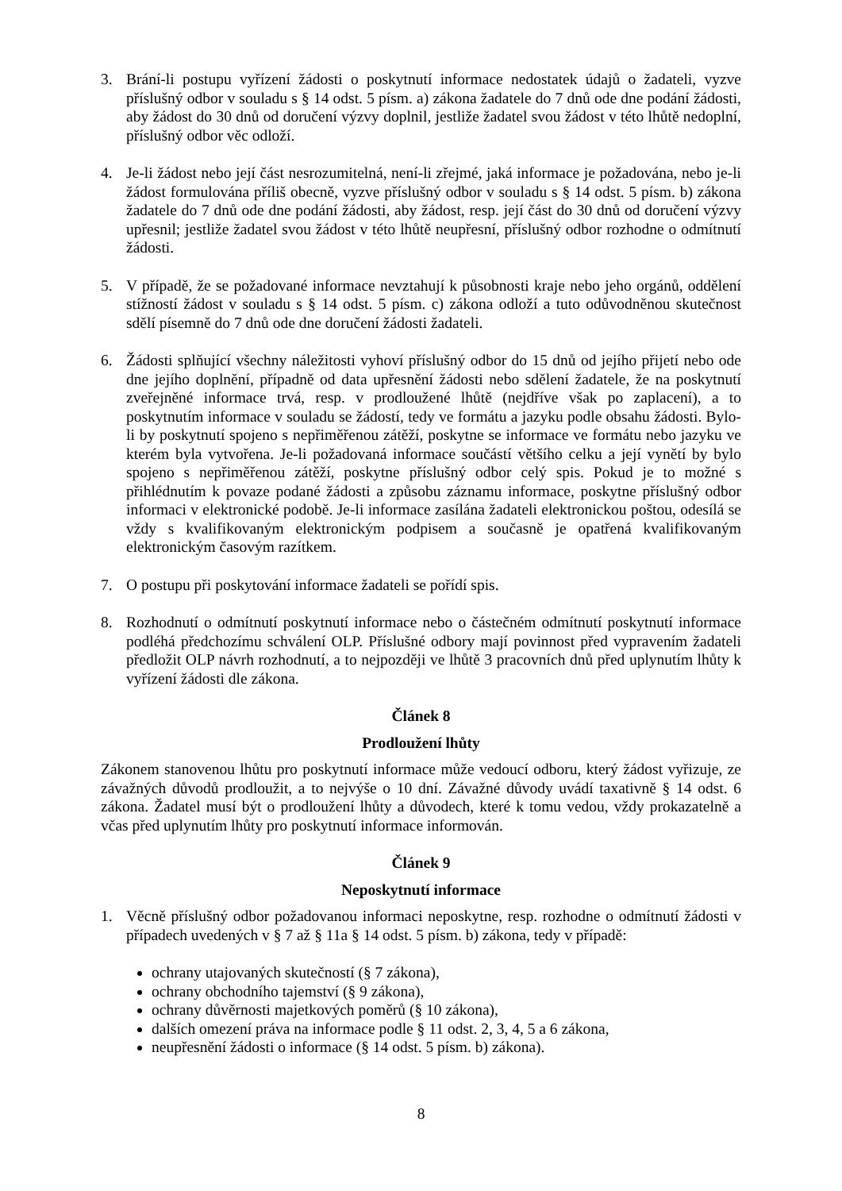3. Brání-li postupu vyřízení žádosti o poskytnutí informace nedostatek údajů o žadateli, vyzve příslušný odbor v souladu s § 14 odst. 5 písm. a) zákona žadatele do 7 dnů ode dne podání žádosti, aby žádost do 30 dnů od doručení výzvy doplnil, jestliže žadatel svou žádost v této lhůtě nedoplní, příslušný odbor věc odloží.
4. Je-li žádost nebo její část nesrozumitelná, není-li zřejmé, jaká informace je požadována, nebo je-li žádost formulována příliš obecně, vyzve příslušný odbor v souladu s § 14 odst. 5 písm. b) zákona žadatele do 7 dnů ode dne podání žádosti, aby žádost, resp. její část do 30 dnů od doručení výzvy upřesnil; jestliže žadatel svou žádost v této lhůtě neupřesní, příslušný odbor rozhodne o odmítnutí žádosti.
5. V případě, že se požadované informace nevztahují k působnosti kraje nebo jeho orgánů, oddělení stížností žádost v souladu s § 14 odst. 5 písm. c) zákona odloží a tuto odůvodněnou skutečnost sdělí písemně do 7 dnů ode dne doručení žádosti žadateli.
6. Žádosti splňující všechny náležitosti vyhoví příslušný odbor do 15 dnů od jejího přijetí nebo ode dne jejího doplnění, případně od data upřesnění žádosti nebo sdělení žadatele, že na poskytnutí zveřejněné informace trvá, resp. v prodloužené lhůtě (nejdříve však po zaplacení), a to poskytnutím informace v souladu se žádostí, tedy ve formátu a jazyku podle obsahu žádosti. Bylo-li by poskytnutí spojeno s nepřiměřenou zátěží, poskytne se informace ve formátu nebo jazyku ve kterém byla vytvořena. Je-li požadovaná informace součástí většího celku a její vynětí by bylo spojeno s nepřiměřenou zátěží, poskytne příslušný odbor celý spis. Pokud je to možné s přihlédnutím k povaze podané žádosti a způsobu záznamu informace, poskytne příslušný odbor informaci v elektronické podobě. Je-li informace zasílána žadateli elektronickou poštou, odesílá se vždy s kvalifikovaným elektronickým podpisem a současně je opatřená kvalifikovaným elektronickým časovým razítkem.
7. O postupu při poskytování informace žadateli se pořídí spis.
8. Rozhodnutí o odmítnutí poskytnutí informace nebo o částečném odmítnutí poskytnutí informace podléhá předchozímu schválení OLP. Příslušné odbory mají povinnost před vypravením žadateli předložit OLP návrh rozhodnutí, a to nejpozději ve lhůtě 3 pracovních dnů před uplynutím lhůty k vyřízení žádosti dle zákona.
Článek 8
Prodloužení lhůty
Zákonem stanovenou lhůtu pro poskytnutí informace může vedoucí odboru, který žádost vyřizuje, ze závažných důvodů prodloužit, a to nejvýše o 10 dní. Závažné důvody uvádí taxativně § 14 odst. 6 zákona. Žadatel musí být o prodloužení lhůty a důvodech, které k tomu vedou, vždy prokazatelně a včas před uplynutím lhůty pro poskytnutí informace informován.
Článek 9
Neposkytnutí informace
1. Věcně příslušný odbor požadovanou informaci neposkytne, resp. rozhodne o odmítnutí žádosti v případech uvedených v § 7 až § 11a § 14 odst. 5 písm. b) zákona, tedy v případě:
ochrany utajovaných skutečností (§ 7 zákona),
ochrany obchodního tajemství (§ 9 zákona),
ochrany důvěrnosti majetkových poměrů (§ 10 zákona),
dalších omezení práva na informace podle § 11 odst. 2, 3, 4, 5 a 6 zákona,
neupřesnění žádosti o informace (§ 14 odst. 5 písm. b) zákona).
8